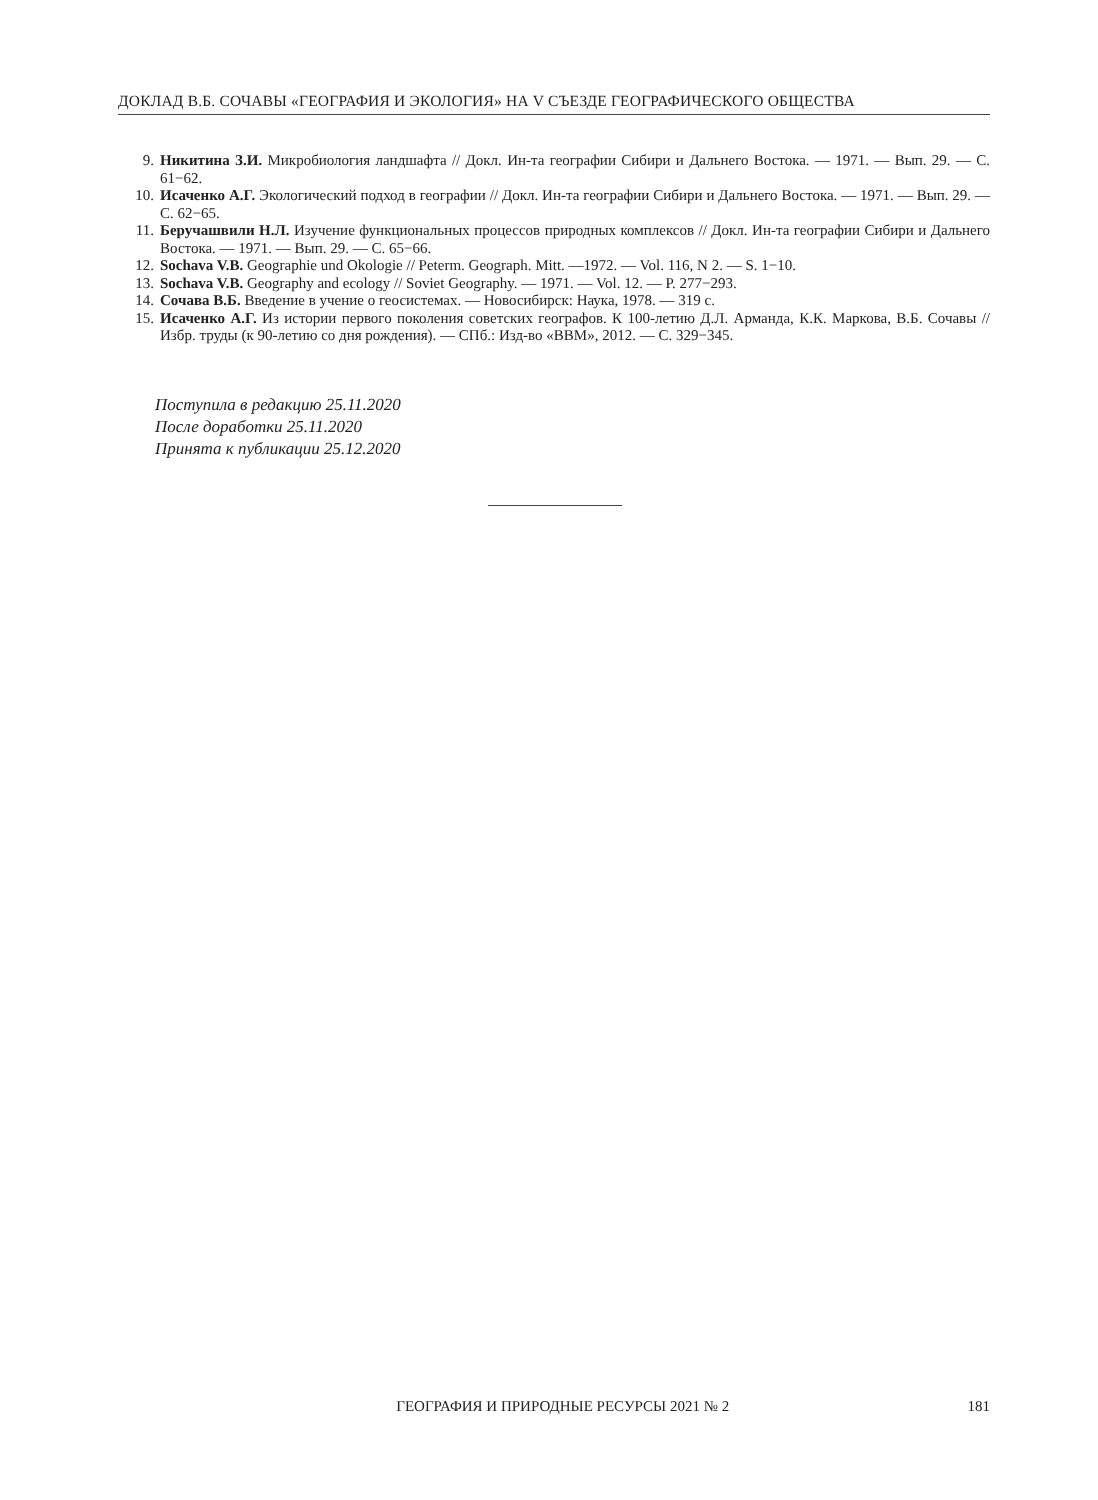ДОКЛАД В.Б. СОЧАВЫ «ГЕОГРАФИЯ И ЭКОЛОГИЯ» НА V СЪЕЗДЕ ГЕОГРАФИЧЕСКОГО ОБЩЕСТВА
9. Никитина З.И. Микробиология ландшафта // Докл. Ин-та географии Сибири и Дальнего Востока. — 1971. — Вып. 29. — С. 61−62.
10. Исаченко А.Г. Экологический подход в географии // Докл. Ин-та географии Сибири и Дальнего Востока. — 1971. — Вып. 29. — С. 62−65.
11. Беручашвили Н.Л. Изучение функциональных процессов природных комплексов // Докл. Ин-та географии Сибири и Дальнего Востока. — 1971. — Вып. 29. — С. 65−66.
12. Sochava V.B. Geographie und Okologie // Peterm. Geograph. Mitt. —1972. — Vol. 116, N 2. — S. 1−10.
13. Sochava V.B. Geography and ecology // Soviet Geography. — 1971. — Vol. 12. — P. 277−293.
14. Сочава В.Б. Введение в учение о геосистемах. — Новосибирск: Наука, 1978. — 319 с.
15. Исаченко А.Г. Из истории первого поколения советских географов. К 100-летию Д.Л. Арманда, К.К. Маркова, В.Б. Сочавы // Избр. труды (к 90-летию со дня рождения). — СПб.: Изд-во «ВВМ», 2012. — С. 329−345.
Поступила в редакцию 25.11.2020
После доработки 25.11.2020
Принята к публикации 25.12.2020
ГЕОГРАФИЯ И ПРИРОДНЫЕ РЕСУРСЫ 2021 № 2 181